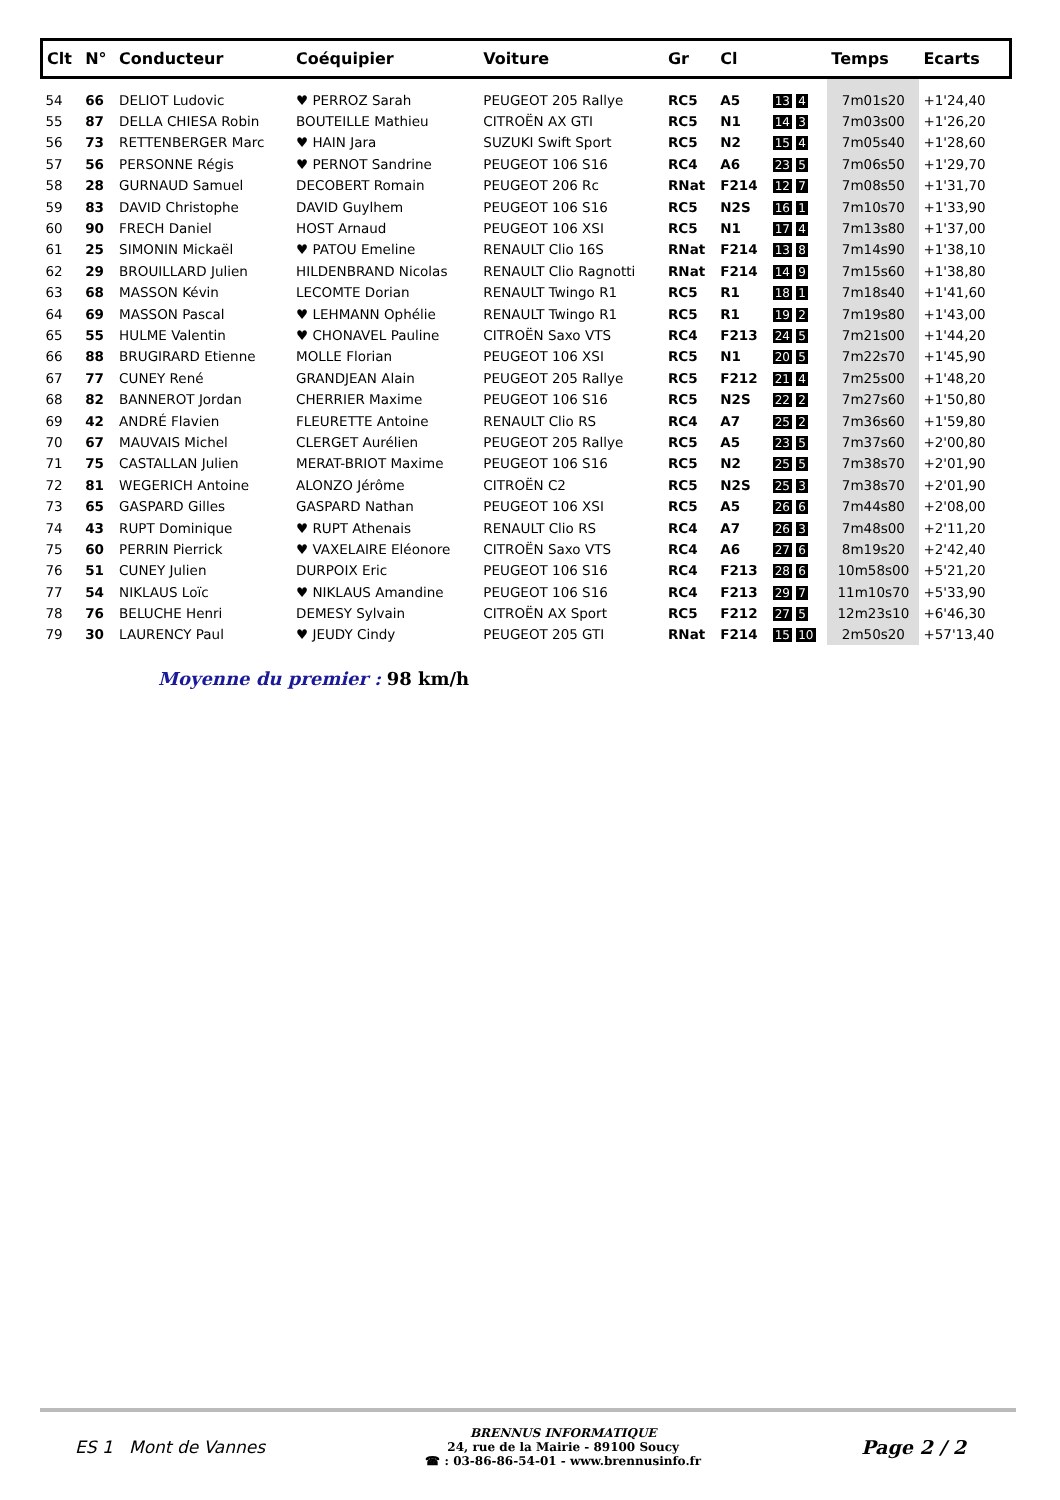| Clt | N° | Conducteur | Coéquipier | Voiture | Gr | Cl | | Temps | Ecarts |
| --- | --- | --- | --- | --- | --- | --- | --- | --- | --- |
| 54 | 66 | DELIOT Ludovic | ♥ PERROZ Sarah | PEUGEOT 205 Rallye | RC5 | A5 | 13 4 | 7m01s20 | +1'24,40 |
| 55 | 87 | DELLA CHIESA Robin | BOUTEILLE Mathieu | CITROËN AX GTI | RC5 | N1 | 14 3 | 7m03s00 | +1'26,20 |
| 56 | 73 | RETTENBERGER Marc | ♥ HAIN Jara | SUZUKI Swift Sport | RC5 | N2 | 15 4 | 7m05s40 | +1'28,60 |
| 57 | 56 | PERSONNE Régis | ♥ PERNOT Sandrine | PEUGEOT 106 S16 | RC4 | A6 | 23 5 | 7m06s50 | +1'29,70 |
| 58 | 28 | GURNAUD Samuel | DECOBERT Romain | PEUGEOT 206 Rc | RNat | F214 | 12 7 | 7m08s50 | +1'31,70 |
| 59 | 83 | DAVID Christophe | DAVID Guylhem | PEUGEOT 106 S16 | RC5 | N2S | 16 1 | 7m10s70 | +1'33,90 |
| 60 | 90 | FRECH Daniel | HOST Arnaud | PEUGEOT 106 XSI | RC5 | N1 | 17 4 | 7m13s80 | +1'37,00 |
| 61 | 25 | SIMONIN Mickaël | ♥ PATOU Emeline | RENAULT Clio 16S | RNat | F214 | 13 8 | 7m14s90 | +1'38,10 |
| 62 | 29 | BROUILLARD Julien | HILDENBRAND Nicolas | RENAULT Clio Ragnotti | RNat | F214 | 14 9 | 7m15s60 | +1'38,80 |
| 63 | 68 | MASSON Kévin | LECOMTE Dorian | RENAULT Twingo R1 | RC5 | R1 | 18 1 | 7m18s40 | +1'41,60 |
| 64 | 69 | MASSON Pascal | ♥ LEHMANN Ophélie | RENAULT Twingo R1 | RC5 | R1 | 19 2 | 7m19s80 | +1'43,00 |
| 65 | 55 | HULME Valentin | ♥ CHONAVEL Pauline | CITROËN Saxo VTS | RC4 | F213 | 24 5 | 7m21s00 | +1'44,20 |
| 66 | 88 | BRUGIRARD Etienne | MOLLE Florian | PEUGEOT 106 XSI | RC5 | N1 | 20 5 | 7m22s70 | +1'45,90 |
| 67 | 77 | CUNEY René | GRANDJEAN Alain | PEUGEOT 205 Rallye | RC5 | F212 | 21 4 | 7m25s00 | +1'48,20 |
| 68 | 82 | BANNEROT Jordan | CHERRIER Maxime | PEUGEOT 106 S16 | RC5 | N2S | 22 2 | 7m27s60 | +1'50,80 |
| 69 | 42 | ANDRÉ Flavien | FLEURETTE Antoine | RENAULT Clio RS | RC4 | A7 | 25 2 | 7m36s60 | +1'59,80 |
| 70 | 67 | MAUVAIS Michel | CLERGET Aurélien | PEUGEOT 205 Rallye | RC5 | A5 | 23 5 | 7m37s60 | +2'00,80 |
| 71 | 75 | CASTALLAN Julien | MERAT-BRIOT Maxime | PEUGEOT 106 S16 | RC5 | N2 | 25 5 | 7m38s70 | +2'01,90 |
| 72 | 81 | WEGERICH Antoine | ALONZO Jérôme | CITROËN C2 | RC5 | N2S | 25 3 | 7m38s70 | +2'01,90 |
| 73 | 65 | GASPARD Gilles | GASPARD Nathan | PEUGEOT 106 XSI | RC5 | A5 | 26 6 | 7m44s80 | +2'08,00 |
| 74 | 43 | RUPT Dominique | ♥ RUPT Athenais | RENAULT Clio RS | RC4 | A7 | 26 3 | 7m48s00 | +2'11,20 |
| 75 | 60 | PERRIN Pierrick | ♥ VAXELAIRE Eléonore | CITROËN Saxo VTS | RC4 | A6 | 27 6 | 8m19s20 | +2'42,40 |
| 76 | 51 | CUNEY Julien | DURPOIX Eric | PEUGEOT 106 S16 | RC4 | F213 | 28 6 | 10m58s00 | +5'21,20 |
| 77 | 54 | NIKLAUS Loïc | ♥ NIKLAUS Amandine | PEUGEOT 106 S16 | RC4 | F213 | 29 7 | 11m10s70 | +5'33,90 |
| 78 | 76 | BELUCHE Henri | DEMESY Sylvain | CITROËN AX Sport | RC5 | F212 | 27 5 | 12m23s10 | +6'46,30 |
| 79 | 30 | LAURENCY Paul | ♥ JEUDY Cindy | PEUGEOT 205 GTI | RNat | F214 | 15 10 | 2m50s20 | +57'13,40 |
Moyenne du premier : 98 km/h
ES 1 Mont de Vannes
BRENNUS INFORMATIQUE
24, rue de la Mairie - 89100 Soucy
☎ : 03-86-86-54-01 - www.brennusinfo.fr
Page 2 / 2